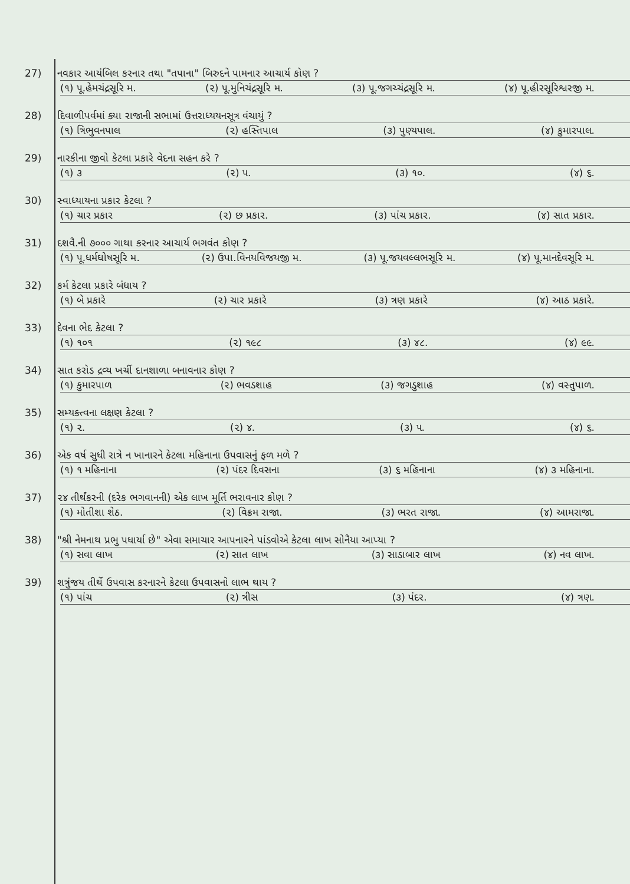27) નવકાર આયંબિલ કરનાર તથા "તપાના" બિરુદને પામનાર આચાર્ય કોણ ?
(૧) પૂ.હેમચંદ્રસૂરિ મ. (૨) પૂ.મુનિચંદ્રસૂરિ મ. (૩) પૂ.જગચ્ચંદ્રસૂરિ મ. (૪) પૂ.હીરસૂરિશ્વરજી મ.
28) દિવાળીપર્વમાં ક્યા રાજાની સભામાં ઉત્તરાધ્યયનસૂત્ર વંચાયું ?
(૧) ત્રિભુવનપાલ (૨) હસ્તિપાલ (૩) પુણ્યપાલ. (૪) કુમારપાલ.
29) નારકીના જીવો કેટલા પ્રકારે વેદના સહન કરે ?
(૧) ૩ (૨) ૫. (૩) ૧૦. (૪) ૬.
30) સ્વાધ્યાયના પ્રકાર કેટલા ?
(૧) ચાર પ્રકાર (૨) છ પ્રકાર. (૩) પાંચ પ્રકાર. (૪) સાત પ્રકાર.
31) દશવૈ.ની ૭૦૦૦ ગાથા કરનાર આચાર્ય ભગવંત કોણ ?
(૧) પૂ.ધર્મઘોષસૂરિ મ. (૨) ઉપા.વિનયવિજયજી મ. (૩) પૂ.જયવલ્લભસૂરિ મ. (૪) પૂ.માનદેવસૂરિ મ.
32) કર્મ કેટલા પ્રકારે બંધાય ?
(૧) બે પ્રકારે (૨) ચાર પ્રકારે (૩) ત્રણ પ્રકારે (૪) આઠ પ્રકારે.
33) દેવના ભેદ કેટલા ?
(૧) ૧૦૧ (૨) ૧૯૮ (૩) ૪૮. (૪) ૯૯.
34) સાત કરોડ દ્રવ્ય ખર્ચી દાનશાળા બનાવનાર કોણ ?
(૧) કુમારપાળ (૨) ભવડશાહ (૩) જગડુશાહ (૪) વસ્તુપાળ.
35) સમ્યક્ત્વના લક્ષણ કેટલા ?
(૧) ૨. (૨) ૪. (૩) ૫. (૪) ૬.
36) એક વર્ષ સુધી રાત્રે ન ખાનારને કેટલા મહિનાના ઉપવાસનું ફળ મળે ?
(૧) ૧ મહિનાના (૨) પંદર દિવસના (૩) ૬ મહિનાના (૪) ૩ મહિનાના.
37) ૨૪ તીર્થંકરની (દરેક ભગવાનની) એક લાખ મૂર્તિ ભરાવનાર કોણ ?
(૧) મોતીશા શેઠ. (૨) વિક્રમ રાજા. (૩) ભરત રાજા. (૪) આમરાજા.
38) "શ્રી નેમનાથ પ્રભુ પધાર્યા છે" એવા સમાચાર આપનારને પાંડવોએ કેટલા લાખ સોનૈયા આપ્યા ?
(૧) સવા લાખ (૨) સાત લાખ (૩) સાડાબાર લાખ (૪) નવ લાખ.
39) શત્રુંજય તીર્થે ઉપવાસ કરનારને કેટલા ઉપવાસનો લાભ થાય ?
(૧) પાંચ (૨) ત્રીસ (૩) પંદર. (૪) ત્રણ.